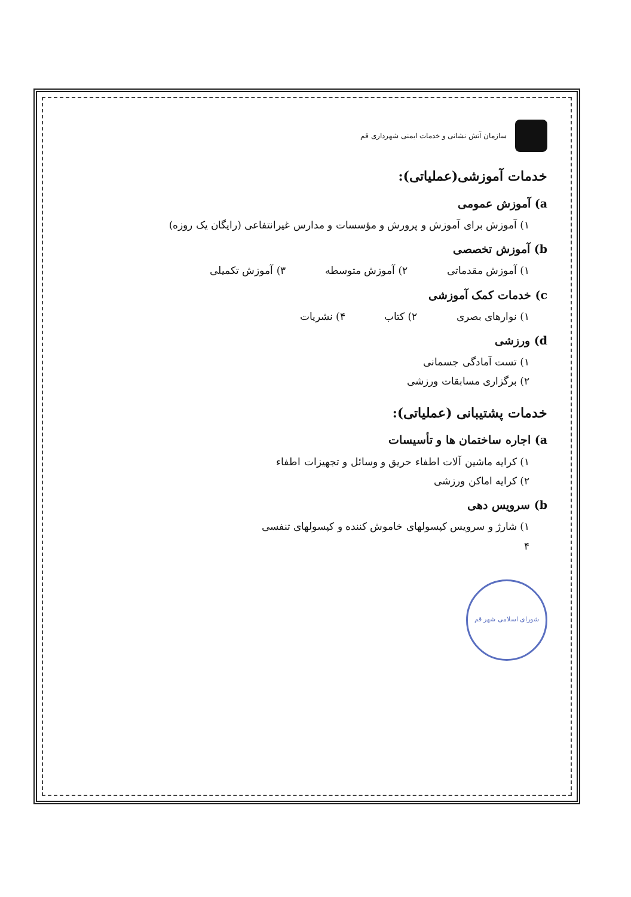سازمان آتش نشانی و خدمات ایمنی شهرداری قم
خدمات آموزشی(عملیاتی):
a) آموزش عمومی
۱) آموزش برای آموزش و پرورش و مؤسسات و مدارس غیرانتفاعی (رایگان یک روزه)
b) آموزش تخصصی
۱) آموزش مقدماتی ۲) آموزش متوسطه ۳) آموزش تکمیلی
c) خدمات کمک آموزشی
۱) نوارهای بصری ۲) کتاب ۴) نشریات
d) ورزشی
۱) تست آمادگی جسمانی
۲) برگزاری مسابقات ورزشی
خدمات پشتیبانی (عملیاتی):
a) اجاره ساختمان ها و تأسیسات
۱) کرایه ماشین آلات اطفاء حریق و وسائل و تجهیزات اطفاء
۲) کرایه اماکن ورزشی
b) سرویس دهی
۱) شارژ و سرویس کپسولهای خاموش کننده و کپسولهای تنفسی
۴
شورای اسلامی شهر قم